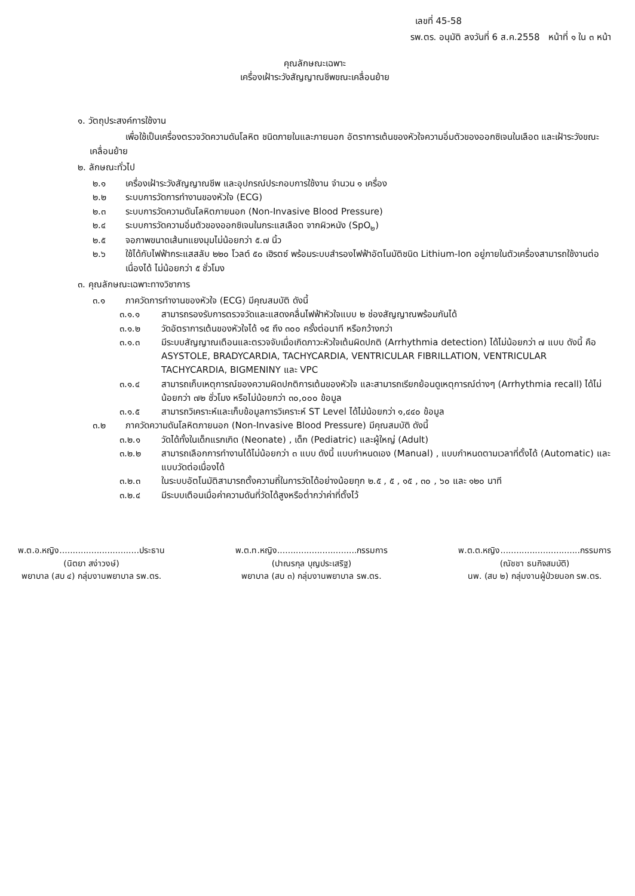เลขที่ 45-58
รพ.ตร. อนุมัติ ลงวันที่ 6 ส.ค.2558 หน้าที่ ๑ ใน ๓ หน้า
คุณลักษณะเฉพาะ
เครื่องเฝ้าระวังสัญญาณชีพขณะเคลื่อนย้าย
๑. วัตถุประสงค์การใช้งาน
เพื่อใช้เป็นเครื่องตรวจวัดความดันโลหิต ชนิดภายในและภายนอก อัตราการเต้นของหัวใจความอิ่มตัวของออกซิเจนในเลือด และเฝ้าระวังขณะเคลื่อนย้าย
๒. ลักษณะทั่วไป
๒.๑ เครื่องเฝ้าระวังสัญญาณชีพ และอุปกรณ์ประกอบการใช้งาน จำนวน ๑ เครื่อง
๒.๒ ระบบการวัดการทำงานของหัวใจ (ECG)
๒.๓ ระบบการวัดความดันโลหิตภายนอก (Non-Invasive Blood Pressure)
๒.๔ ระบบการวัดความอิ่มตัวของออกซิเจนในกระแสเลือด จากผิวหนัง (SpO<sub>๒</sub>)
๒.๕ จอภาพขนาดเส้นทแยงมุมไม่น้อยกว่า ๕.๗ นิ้ว
๒.๖ ใช้ได้กับไฟฟ้ากระแสสลับ ๒๒๐ โวลต์ ๕๐ เฮิรตซ์ พร้อมระบบสำรองไฟฟ้าอัตโนมัติชนิด Lithium-Ion อยู่ภายในตัวเครื่องสามารถใช้งานต่อเนื่องได้ ไม่น้อยกว่า ๕ ชั่วโมง
๓. คุณลักษณะเฉพาะทางวิชาการ
๓.๑ ภาควัดการทำงานของหัวใจ (ECG) มีคุณสมบัติ ดังนี้
๓.๑.๑ สามารถรองรับการตรวจวัดและแสดงคลื่นไฟฟ้าหัวใจแบบ ๒ ช่องสัญญาณพร้อมกันได้
๓.๑.๒ วัดอัตราการเต้นของหัวใจได้ ๑๕ ถึง ๓๐๐ ครั้งต่อนาที หรือกว้างกว่า
๓.๑.๓ มีระบบสัญญาณเตือนและตรวจจับเมื่อเกิดภาวะหัวใจเต้นผิดปกติ (Arrhythmia detection) ได้ไม่น้อยกว่า ๗ แบบ ดังนี้ คือ ASYSTOLE, BRADYCARDIA, TACHYCARDIA, VENTRICULAR FIBRILLATION, VENTRICULAR TACHYCARDIA, BIGMENINY และ VPC
๓.๑.๔ สามารถเก็บเหตุการณ์ของความผิดปกติการเต้นของหัวใจ และสามารถเรียกย้อนดูเหตุการณ์ต่างๆ (Arrhythmia recall) ได้ไม่น้อยกว่า ๗๒ ชั่วโมง หรือไม่น้อยกว่า ๓๐,๐๐๐ ข้อมูล
๓.๑.๕ สามารถวิเคราะห์และเก็บข้อมูลการวิเคราะห์ ST Level ได้ไม่น้อยกว่า ๑,๔๔๐ ข้อมูล
๓.๒ ภาควัดความดันโลหิตภายนอก (Non-Invasive Blood Pressure) มีคุณสมบัติ ดังนี้
๓.๒.๑ วัดได้ทั้งในเด็กแรกเกิด (Neonate) , เด็ก (Pediatric) และผู้ใหญ่ (Adult)
๓.๒.๒ สามารถเลือกการทำงานได้ไม่น้อยกว่า ๓ แบบ ดังนี้ แบบกำหนดเอง (Manual) , แบบกำหนดตามเวลาที่ตั้งได้ (Automatic) และแบบวัดต่อเนื่องได้
๓.๒.๓ ในระบบอัตโนมัติสามารถตั้งความถี่ในการวัดได้อย่างน้อยทุก ๒.๕ , ๕ , ๑๕ , ๓๐ , ๖๐ และ ๑๒๐ นาที
๓.๒.๔ มีระบบเตือนเมื่อค่าความดันที่วัดได้สูงหรือต่ำกว่าค่าที่ตั้งไว้
พ.ต.อ.หญิง..............................ประธาน
(นิตยา สง่าวงษ์)
พยาบาล (สบ ๔) กลุ่มงานพยาบาล รพ.ตร.
พ.ต.ท.หญิง..............................กรรมการ
(ปาณรกุล บุญประเสริฐ)
พยาบาล (สบ ๓) กลุ่มงานพยาบาล รพ.ตร.
พ.ต.ต.หญิง..............................กรรมการ
(ณัชชา ธนกิจสมบัติ)
นพ. (สบ ๒) กลุ่มงานผู้ป่วยนอก รพ.ตร.